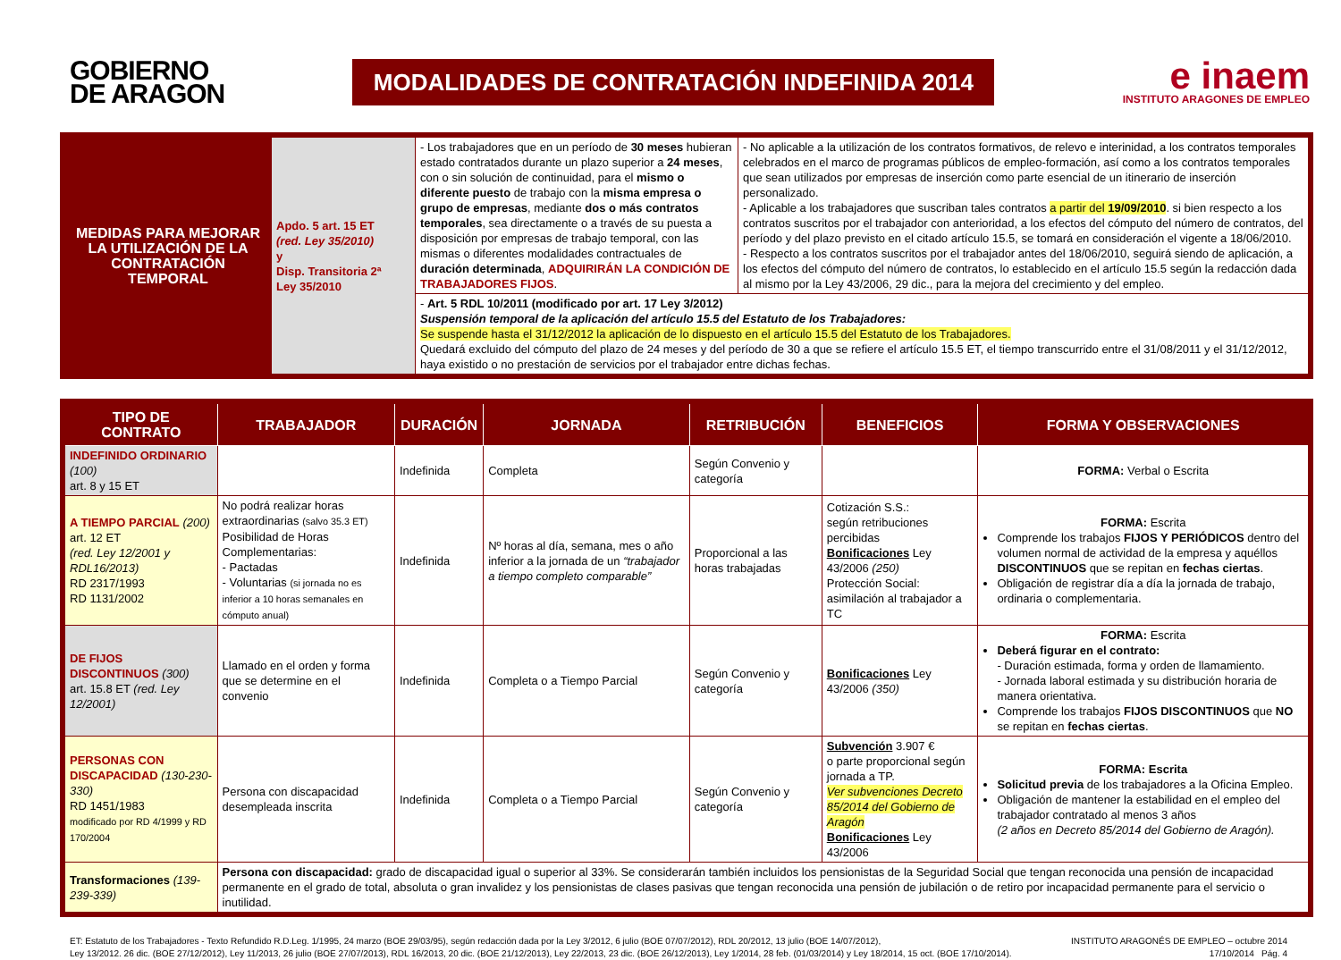GOBIERNO
DE ARAGON
MODALIDADES DE CONTRATACIÓN INDEFINIDA 2014
e inaem
INSTITUTO ARAGONES DE EMPLEO
| MEDIDAS PARA MEJORAR LA UTILIZACIÓN DE LA CONTRATACIÓN TEMPORAL | Apdo. 5 art. 15 ET (red. Ley 35/2010) y Disp. Transitoria 2ª Ley 35/2010 | - Los trabajadores que en un período de 30 meses hubieran estado contratados durante un plazo superior a 24 meses , con o sin solución de continuidad, para el mismo o diferente puesto de trabajo con la misma empresa o grupo de empresas , mediante dos o más contratos temporales , sea directamente o a través de su puesta a disposición por empresas de trabajo temporal, con las mismas o diferentes modalidades contractuales de duración determinada , ADQUIRIRÁN LA CONDICIÓN DE TRABAJADORES FIJOS . | - No aplicable a la utilización de los contratos formativos, de relevo e interinidad, a los contratos temporales celebrados en el marco de programas públicos de empleo-formación, así como a los contratos temporales que sean utilizados por empresas de inserción como parte esencial de un itinerario de inserción personalizado. - Aplicable a los trabajadores que suscriban tales contratos a partir del 19/09/2010 . si bien respecto a los contratos suscritos por el trabajador con anterioridad, a los efectos del cómputo del número de contratos, del período y del plazo previsto en el citado artículo 15.5, se tomará en consideración el vigente a 18/06/2010. - Respecto a los contratos suscritos por el trabajador antes del 18/06/2010, seguirá siendo de aplicación, a los efectos del cómputo del número de contratos, lo establecido en el artículo 15.5 según la redacción dada al mismo por la Ley 43/2006, 29 dic., para la mejora del crecimiento y del empleo. |
| | | - Art. 5 RDL 10/2011 (modificado por art. 17 Ley 3/2012) Suspensión temporal de la aplicación del artículo 15.5 del Estatuto de los Trabajadores: Se suspende hasta el 31/12/2012 la aplicación de lo dispuesto en el artículo 15.5 del Estatuto de los Trabajadores. Quedará excluido del cómputo del plazo de 24 meses y del período de 30 a que se refiere el artículo 15.5 ET, el tiempo transcurrido entre el 31/08/2011 y el 31/12/2012, haya existido o no prestación de servicios por el trabajador entre dichas fechas. | |
| TIPO DE CONTRATO | TRABAJADOR | DURACIÓN | JORNADA | RETRIBUCIÓN | BENEFICIOS | FORMA Y OBSERVACIONES |
| --- | --- | --- | --- | --- | --- | --- |
| INDEFINIDO ORDINARIO (100) art. 8 y 15 ET | | Indefinida | Completa | Según Convenio y categoría | | FORMA: Verbal o Escrita |
| A TIEMPO PARCIAL (200) art. 12 ET (red. Ley 12/2001 y RDL16/2013) RD 2317/1993 RD 1131/2002 | No podrá realizar horas extraordinarias (salvo 35.3 ET) Posibilidad de Horas Complementarias: - Pactadas - Voluntarias (si jornada no es inferior a 10 horas semanales en cómputo anual) | Indefinida | Nº horas al día, semana, mes o año inferior a la jornada de un “trabajador a tiempo completo comparable” | Proporcional a las horas trabajadas | Cotización S.S.: según retribuciones percibidas Bonificaciones Ley 43/2006 (250) Protección Social: asimilación al trabajador a TC | FORMA: Escrita Comprende los trabajos FIJOS Y PERIÓDICOS dentro del volumen normal de actividad de la empresa y aquéllos DISCONTINUOS que se repitan en fechas ciertas . Obligación de registrar día a día la jornada de trabajo, ordinaria o complementaria. |
| DE FIJOS DISCONTINUOS (300) art. 15.8 ET (red. Ley 12/2001) | Llamado en el orden y forma que se determine en el convenio | Indefinida | Completa o a Tiempo Parcial | Según Convenio y categoría | Bonificaciones Ley 43/2006 (350) | FORMA: Escrita Deberá figurar en el contrato: - Duración estimada, forma y orden de llamamiento. - Jornada laboral estimada y su distribución horaria de manera orientativa. Comprende los trabajos FIJOS DISCONTINUOS que NO se repitan en fechas ciertas . |
| PERSONAS CON DISCAPACIDAD (130-230-330) RD 1451/1983 modificado por RD 4/1999 y RD 170/2004 | Persona con discapacidad desempleada inscrita | Indefinida | Completa o a Tiempo Parcial | Según Convenio y categoría | Subvención 3.907 € o parte proporcional según jornada a TP. Ver subvenciones Decreto 85/2014 del Gobierno de Aragón Bonificaciones Ley 43/2006 | FORMA: Escrita Solicitud previa de los trabajadores a la Oficina Empleo. Obligación de mantener la estabilidad en el empleo del trabajador contratado al menos 3 años (2 años en Decreto 85/2014 del Gobierno de Aragón). |
| Transformaciones (139-239-339) | Persona con discapacidad: grado de discapacidad igual o superior al 33%. Se considerarán también incluidos los pensionistas de la Seguridad Social que tengan reconocida una pensión de incapacidad permanente en el grado de total, absoluta o gran invalidez y los pensionistas de clases pasivas que tengan reconocida una pensión de jubilación o de retiro por incapacidad permanente para el servicio o inutilidad. | | | | | |
ET: Estatuto de los Trabajadores - Texto Refundido R.D.Leg. 1/1995, 24 marzo (BOE 29/03/95), según redacción dada por la Ley 3/2012, 6 julio (BOE 07/07/2012), RDL 20/2012, 13 julio (BOE 14/07/2012),
Ley 13/2012. 26 dic. (BOE 27/12/2012), Ley 11/2013, 26 julio (BOE 27/07/2013), RDL 16/2013, 20 dic. (BOE 21/12/2013), Ley 22/2013, 23 dic. (BOE 26/12/2013), Ley 1/2014, 28 feb. (01/03/2014) y Ley 18/2014, 15 oct. (BOE 17/10/2014).
INSTITUTO ARAGONÉS DE EMPLEO – octubre 2014
17/10/2014 Pág. 4